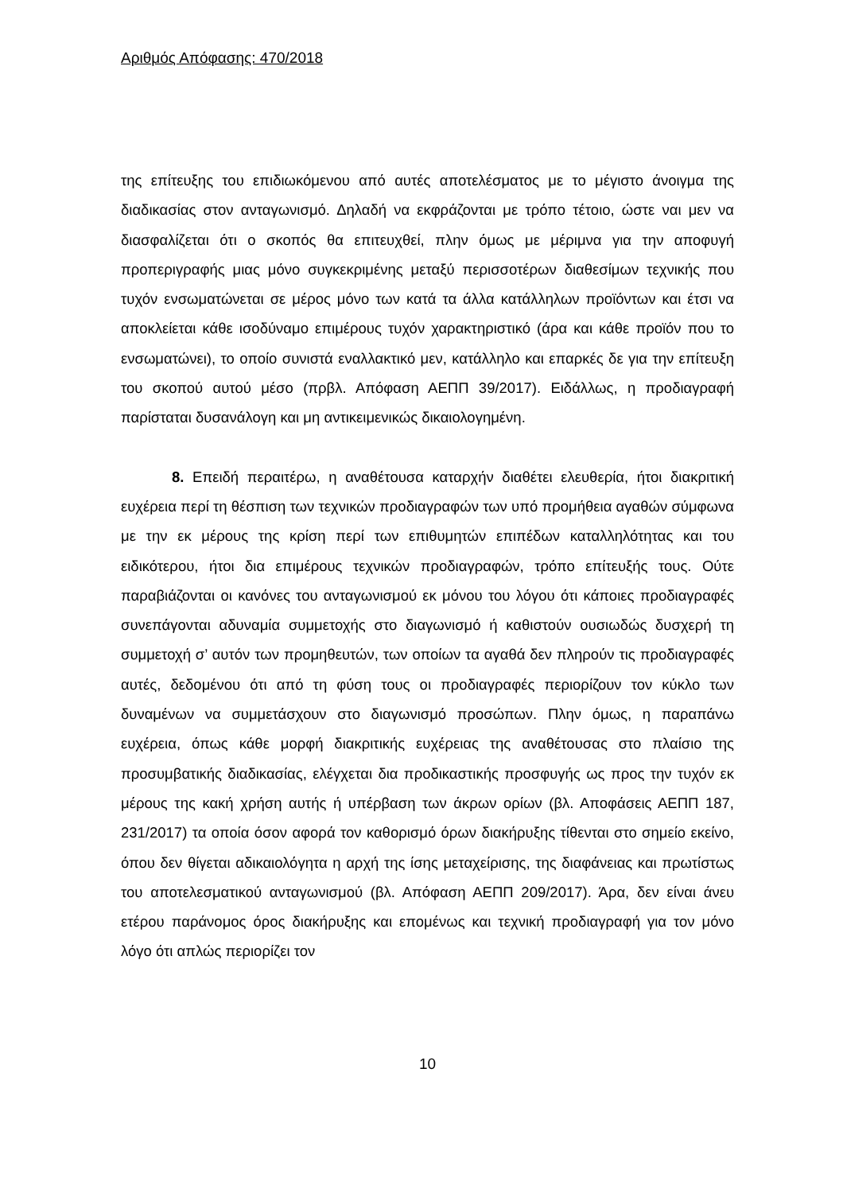Αριθμός Απόφασης: 470/2018
της επίτευξης του επιδιωκόμενου από αυτές αποτελέσματος με το μέγιστο άνοιγμα της διαδικασίας στον ανταγωνισμό. Δηλαδή να εκφράζονται με τρόπο τέτοιο, ώστε ναι μεν να διασφαλίζεται ότι ο σκοπός θα επιτευχθεί, πλην όμως με μέριμνα για την αποφυγή προπεριγραφής μιας μόνο συγκεκριμένης μεταξύ περισσοτέρων διαθεσίμων τεχνικής που τυχόν ενσωματώνεται σε μέρος μόνο των κατά τα άλλα κατάλληλων προϊόντων και έτσι να αποκλείεται κάθε ισοδύναμο επιμέρους τυχόν χαρακτηριστικό (άρα και κάθε προϊόν που το ενσωματώνει), το οποίο συνιστά εναλλακτικό μεν, κατάλληλο και επαρκές δε για την επίτευξη του σκοπού αυτού μέσο (πρβλ. Απόφαση ΑΕΠΠ 39/2017). Ειδάλλως, η προδιαγραφή παρίσταται δυσανάλογη και μη αντικειμενικώς δικαιολογημένη.
8. Επειδή περαιτέρω, η αναθέτουσα καταρχήν διαθέτει ελευθερία, ήτοι διακριτική ευχέρεια περί τη θέσπιση των τεχνικών προδιαγραφών των υπό προμήθεια αγαθών σύμφωνα με την εκ μέρους της κρίση περί των επιθυμητών επιπέδων καταλληλότητας και του ειδικότερου, ήτοι δια επιμέρους τεχνικών προδιαγραφών, τρόπο επίτευξής τους. Ούτε παραβιάζονται οι κανόνες του ανταγωνισμού εκ μόνου του λόγου ότι κάποιες προδιαγραφές συνεπάγονται αδυναμία συμμετοχής στο διαγωνισμό ή καθιστούν ουσιωδώς δυσχερή τη συμμετοχή σ’ αυτόν των προμηθευτών, των οποίων τα αγαθά δεν πληρούν τις προδιαγραφές αυτές, δεδομένου ότι από τη φύση τους οι προδιαγραφές περιορίζουν τον κύκλο των δυναμένων να συμμετάσχουν στο διαγωνισμό προσώπων. Πλην όμως, η παραπάνω ευχέρεια, όπως κάθε μορφή διακριτικής ευχέρειας της αναθέτουσας στο πλαίσιο της προσυμβατικής διαδικασίας, ελέγχεται δια προδικαστικής προσφυγής ως προς την τυχόν εκ μέρους της κακή χρήση αυτής ή υπέρβαση των άκρων ορίων (βλ. Αποφάσεις ΑΕΠΠ 187, 231/2017) τα οποία όσον αφορά τον καθορισμό όρων διακήρυξης τίθενται στο σημείο εκείνο, όπου δεν θίγεται αδικαιολόγητα η αρχή της ίσης μεταχείρισης, της διαφάνειας και πρωτίστως του αποτελεσματικού ανταγωνισμού (βλ. Απόφαση ΑΕΠΠ 209/2017). Άρα, δεν είναι άνευ ετέρου παράνομος όρος διακήρυξης και επομένως και τεχνική προδιαγραφή για τον μόνο λόγο ότι απλώς περιορίζει τον
10